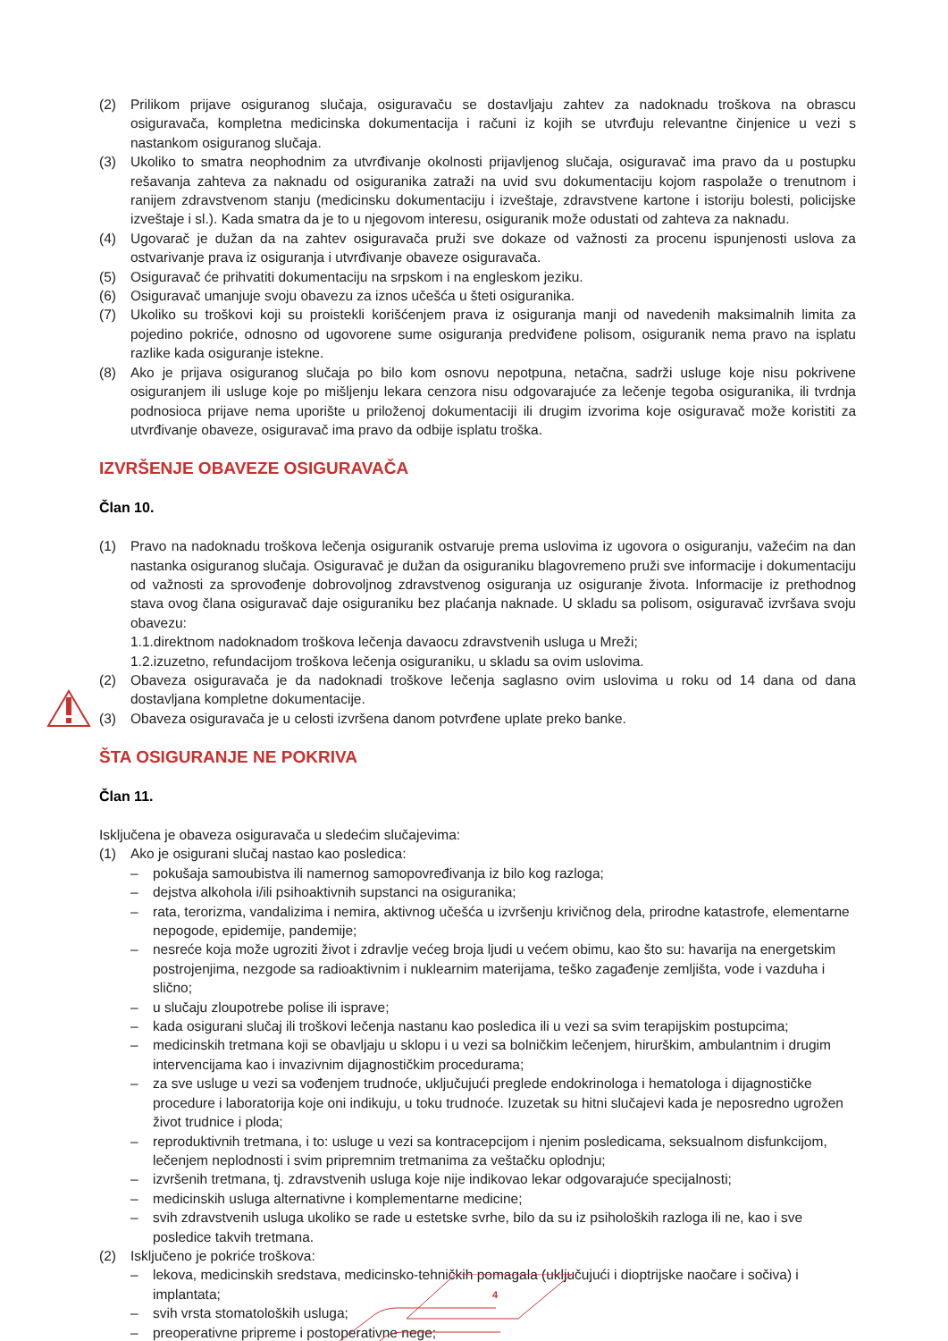(2) Prilikom prijave osiguranog slučaja, osiguravaču se dostavljaju zahtev za nadoknadu troškova na obrascu osiguravača, kompletna medicinska dokumentacija i računi iz kojih se utvrđuju relevantne činjenice u vezi s nastankom osiguranog slučaja.
(3) Ukoliko to smatra neophodnim za utvrđivanje okolnosti prijavljenog slučaja, osiguravač ima pravo da u postupku rešavanja zahteva za naknadu od osiguranika zatraži na uvid svu dokumentaciju kojom raspolaže o trenutnom i ranijem zdravstvenom stanju (medicinsku dokumentaciju i izveštaje, zdravstvene kartone i istoriju bolesti, policijske izveštaje i sl.). Kada smatra da je to u njegovom interesu, osiguranik može odustati od zahteva za naknadu.
(4) Ugovarač je dužan da na zahtev osiguravača pruži sve dokaze od važnosti za procenu ispunjenosti uslova za ostvarivanje prava iz osiguranja i utvrđivanje obaveze osiguravača.
(5) Osiguravač će prihvatiti dokumentaciju na srpskom i na engleskom jeziku.
(6) Osiguravač umanjuje svoju obavezu za iznos učešća u šteti osiguranika.
(7) Ukoliko su troškovi koji su proistekli korišćenjem prava iz osiguranja manji od navedenih maksimalnih limita za pojedino pokriće, odnosno od ugovorene sume osiguranja predviđene polisom, osiguranik nema pravo na isplatu razlike kada osiguranje istekne.
(8) Ako je prijava osiguranog slučaja po bilo kom osnovu nepotpuna, netačna, sadrži usluge koje nisu pokrivene osiguranjem ili usluge koje po mišljenju lekara cenzora nisu odgovarajuće za lečenje tegoba osiguranika, ili tvrdnja podnosioca prijave nema uporište u priloženoj dokumentaciji ili drugim izvorima koje osiguravač može koristiti za utvrđivanje obaveze, osiguravač ima pravo da odbije isplatu troška.
IZVRŠENJE OBAVEZE OSIGURAVAČA
Član 10.
(1) Pravo na nadoknadu troškova lečenja osiguranik ostvaruje prema uslovima iz ugovora o osiguranju, važećim na dan nastanka osiguranog slučaja. Osiguravač je dužan da osiguraniku blagovremeno pruži sve informacije i dokumentaciju od važnosti za sprovođenje dobrovoljnog zdravstvenog osiguranja uz osiguranje života. Informacije iz prethodnog stava ovog člana osiguravač daje osiguraniku bez plaćanja naknade. U skladu sa polisom, osiguravač izvršava svoju obavezu:
1.1.direktnom nadoknadom troškova lečenja davaocu zdravstvenih usluga u Mreži;
1.2.izuzetno, refundacijom troškova lečenja osiguraniku, u skladu sa ovim uslovima.
(2) Obaveza osiguravača je da nadoknadi troškove lečenja saglasno ovim uslovima u roku od 14 dana od dana dostavljana kompletne dokumentacije.
(3) Obaveza osiguravača je u celosti izvršena danom potvrđene uplate preko banke.
ŠTA OSIGURANJE NE POKRIVA
Član 11.
Isključena je obaveza osiguravača u sledećim slučajevima:
(1) Ako je osigurani slučaj nastao kao posledica:
– pokušaja samoubistva ili namernog samopovređivanja iz bilo kog razloga;
– dejstva alkohola i/ili psihoaktivnih supstanci na osiguranika;
– rata, terorizma, vandalizima i nemira, aktivnog učešća u izvršenju krivičnog dela, prirodne katastrofe, elementarne nepogode, epidemije, pandemije;
– nesreće koja može ugroziti život i zdravlje većeg broja ljudi u većem obimu, kao što su: havarija na energetskim postrojenjima, nezgode sa radioaktivnim i nuklearnim materijama, teško zagađenje zemljišta, vode i vazduha i slično;
– u slučaju zloupotrebe polise ili isprave;
– kada osigurani slučaj ili troškovi lečenja nastanu kao posledica ili u vezi sa svim terapijskim postupcima;
– medicinskih tretmana koji se obavljaju u sklopu i u vezi sa bolničkim lečenjem, hirurškim, ambulantnim i drugim intervencijama kao i invazivnim dijagnostičkim procedurama;
– za sve usluge u vezi sa vođenjem trudnoće, uključujući preglede endokrinologa i hematologa i dijagnostičke procedure i laboratorija koje oni indikuju, u toku trudnoće. Izuzetak su hitni slučajevi kada je neposredno ugrožen život trudnice i ploda;
– reproduktivnih tretmana, i to: usluge u vezi sa kontracepcijom i njenim posledicama, seksualnom disfunkcijom, lečenjem neplodnosti i svim pripremnim tretmanima za veštačku oplodnju;
– izvršenih tretmana, tj. zdravstvenih usluga koje nije indikovao lekar odgovarajuće specijalnosti;
– medicinskih usluga alternativne i komplementarne medicine;
– svih zdravstvenih usluga ukoliko se rade u estetske svrhe, bilo da su iz psiholoških razloga ili ne, kao i sve posledice takvih tretmana.
(2) Isključeno je pokriće troškova:
– lekova, medicinskih sredstava, medicinsko-tehničkih pomagala (uključujući i dioptrijske naočare i sočiva) i implantata;
– svih vrsta stomatoloških usluga;
– preoperativne pripreme i postoperativne nege;
4